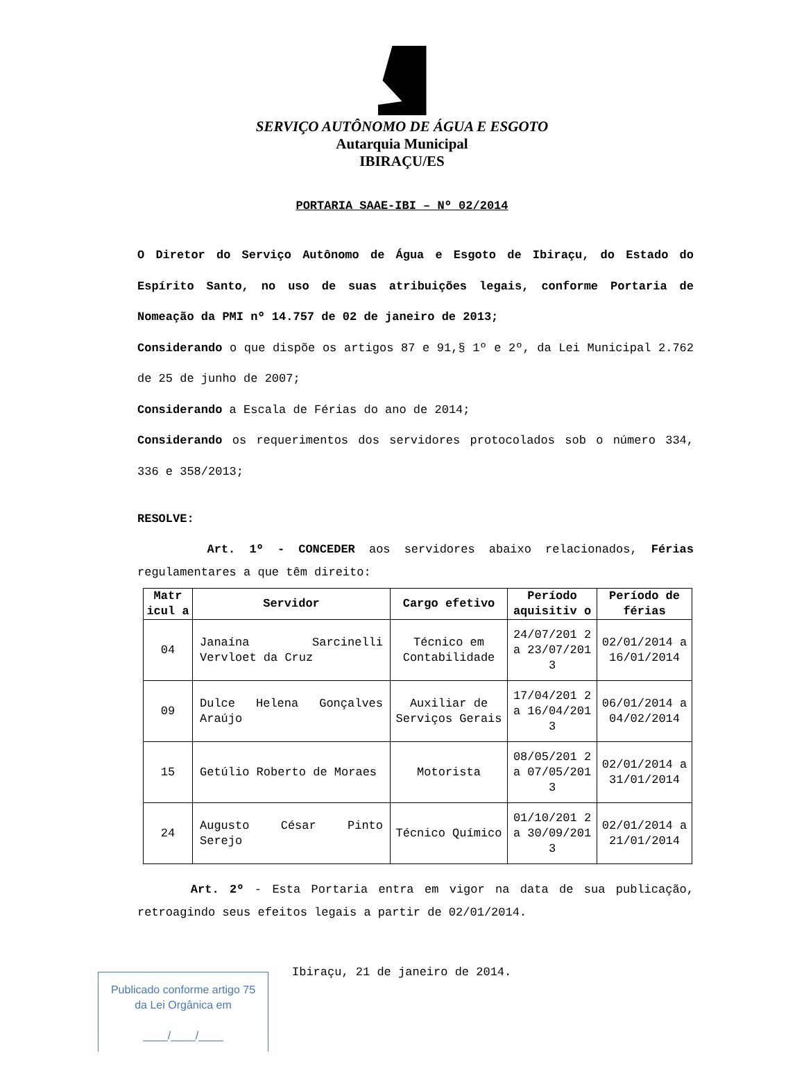SERVIÇO AUTÔNOMO DE ÁGUA E ESGOTO
Autarquia Municipal
IBIRAÇU/ES
PORTARIA SAAE-IBI – Nº 02/2014
O Diretor do Serviço Autônomo de Água e Esgoto de Ibiraçu, do Estado do Espírito Santo, no uso de suas atribuições legais, conforme Portaria de Nomeação da PMI nº 14.757 de 02 de janeiro de 2013;
Considerando o que dispõe os artigos 87 e 91,§ 1º e 2º, da Lei Municipal 2.762 de 25 de junho de 2007;
Considerando a Escala de Férias do ano de 2014;
Considerando os requerimentos dos servidores protocolados sob o número 334, 336 e 358/2013;
RESOLVE:
Art. 1º - CONCEDER aos servidores abaixo relacionados, Férias regulamentares a que têm direito:
| Matr icul a | Servidor | Cargo efetivo | Período aquisitiv o | Período de férias |
| --- | --- | --- | --- | --- |
| 04 | Janaína Sarcinelli Vervloet da Cruz | Técnico em Contabilidade | 24/07/201 2 a 23/07/201 3 | 02/01/2014 a 16/01/2014 |
| 09 | Dulce Helena Gonçalves Araújo | Auxiliar de Serviços Gerais | 17/04/201 2 a 16/04/201 3 | 06/01/2014 a 04/02/2014 |
| 15 | Getúlio Roberto de Moraes | Motorista | 08/05/201 2 a 07/05/201 3 | 02/01/2014 a 31/01/2014 |
| 24 | Augusto César Pinto Serejo | Técnico Químico | 01/10/201 2 a 30/09/201 3 | 02/01/2014 a 21/01/2014 |
Art. 2º - Esta Portaria entra em vigor na data de sua publicação, retroagindo seus efeitos legais a partir de 02/01/2014.
Ibiraçu, 21 de janeiro de 2014.
Publicado conforme artigo 75
da Lei Orgânica em
____/____/____